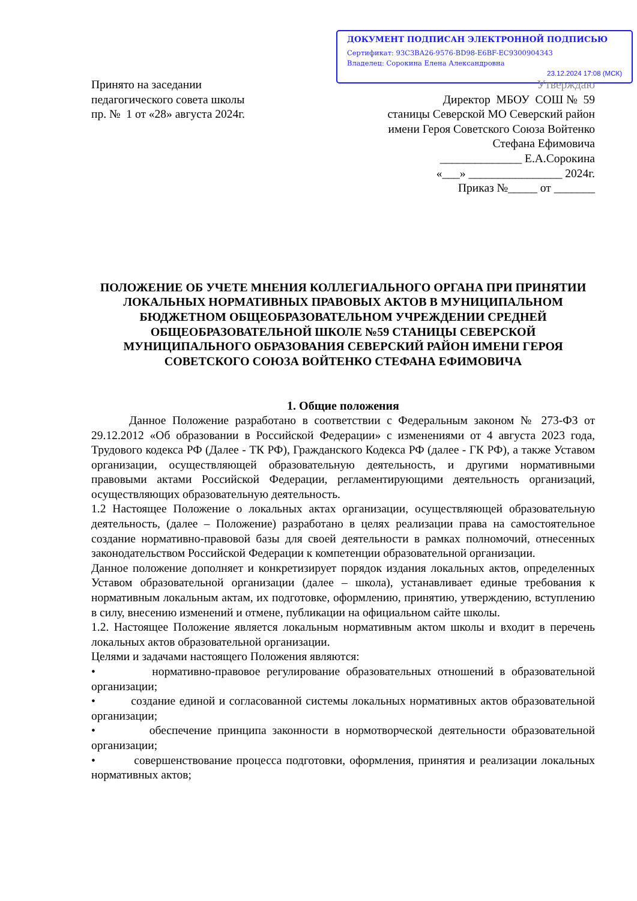ДОКУМЕНТ ПОДПИСАН ЭЛЕКТРОННОЙ ПОДПИСЬЮ
Сертификат: 93C3BA26-9576-BD98-E6BF-EC9300904343
Владелец: Сорокина Елена Александровна
23.12.2024 17:08 (МСК)
Принято на заседании
педагогического совета школы
пр. № 1 от «28» августа 2024г.
Утверждаю
Директор МБОУ СОШ № 59
станицы Северской МО Северский район
имени Героя Советского Союза Войтенко
Стефана Ефимовича
______________ Е.А.Сорокина
«___» ________________ 2024г.
Приказ №_____ от _______
ПОЛОЖЕНИЕ ОБ УЧЕТЕ МНЕНИЯ КОЛЛЕГИАЛЬНОГО ОРГАНА ПРИ ПРИНЯТИИ ЛОКАЛЬНЫХ НОРМАТИВНЫХ ПРАВОВЫХ АКТОВ В МУНИЦИПАЛЬНОМ БЮДЖЕТНОМ ОБЩЕОБРАЗОВАТЕЛЬНОМ УЧРЕЖДЕНИИ СРЕДНЕЙ ОБЩЕОБРАЗОВАТЕЛЬНОЙ ШКОЛЕ №59 СТАНИЦЫ СЕВЕРСКОЙ МУНИЦИПАЛЬНОГО ОБРАЗОВАНИЯ СЕВЕРСКИЙ РАЙОН ИМЕНИ ГЕРОЯ СОВЕТСКОГО СОЮЗА ВОЙТЕНКО СТЕФАНА ЕФИМОВИЧА
1. Общие положения
Данное Положение разработано в соответствии с Федеральным законом № 273-ФЗ от 29.12.2012 «Об образовании в Российской Федерации» с изменениями от 4 августа 2023 года, Трудового кодекса РФ (Далее - ТК РФ), Гражданского Кодекса РФ (далее - ГК РФ), а также Уставом организации, осуществляющей образовательную деятельность, и другими нормативными правовыми актами Российской Федерации, регламентирующими деятельность организаций, осуществляющих образовательную деятельность.
1.2 Настоящее Положение о локальных актах организации, осуществляющей образовательную деятельность, (далее – Положение) разработано в целях реализации права на самостоятельное создание нормативно-правовой базы для своей деятельности в рамках полномочий, отнесенных законодательством Российской Федерации к компетенции образовательной организации.
Данное положение дополняет и конкретизирует порядок издания локальных актов, определенных Уставом образовательной организации (далее – школа), устанавливает единые требования к нормативным локальным актам, их подготовке, оформлению, принятию, утверждению, вступлению в силу, внесению изменений и отмене, публикации на официальном сайте школы.
1.2. Настоящее Положение является локальным нормативным актом школы и входит в перечень локальных актов образовательной организации.
Целями и задачами настоящего Положения являются:
• нормативно-правовое регулирование образовательных отношений в образовательной организации;
• создание единой и согласованной системы локальных нормативных актов образовательной организации;
• обеспечение принципа законности в нормотворческой деятельности образовательной организации;
• совершенствование процесса подготовки, оформления, принятия и реализации локальных нормативных актов;